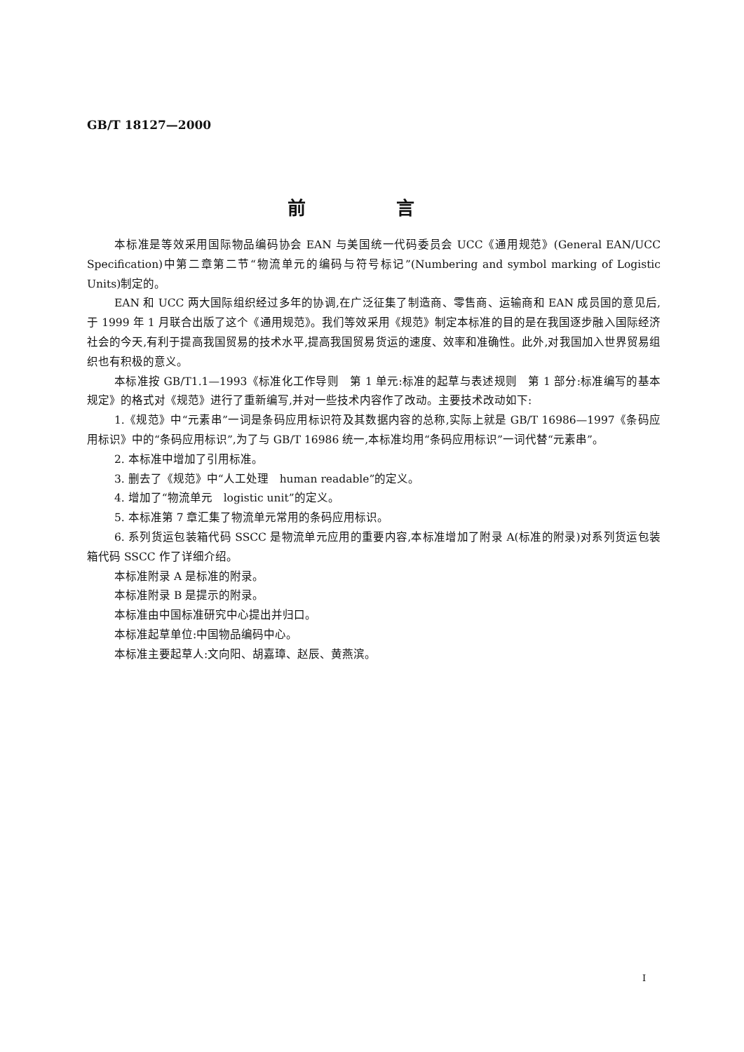GB/T 18127—2000
前 言
本标准是等效采用国际物品编码协会 EAN 与美国统一代码委员会 UCC《通用规范》(General EAN/UCC Specification)中第二章第二节“物流单元的编码与符号标记”(Numbering and symbol marking of Logistic Units)制定的。
EAN 和 UCC 两大国际组织经过多年的协调,在广泛征集了制造商、零售商、运输商和 EAN 成员国的意见后,于 1999 年 1 月联合出版了这个《通用规范》。我们等效采用《规范》制定本标准的目的是在我国逐步融入国际经济社会的今天,有利于提高我国贸易的技术水平,提高我国贸易货运的速度、效率和准确性。此外,对我国加入世界贸易组织也有积极的意义。
本标准按 GB/T1.1—1993《标准化工作导则　第 1 单元:标准的起草与表述规则　第 1 部分:标准编写的基本规定》的格式对《规范》进行了重新编写,并对一些技术内容作了改动。主要技术改动如下:
1.《规范》中“元素串”一词是条码应用标识符及其数据内容的总称,实际上就是 GB/T 16986—1997《条码应用标识》中的“条码应用标识”,为了与 GB/T 16986 统一,本标准均用“条码应用标识”一词代替“元素串”。
2. 本标准中增加了引用标准。
3. 删去了《规范》中“人工处理　human readable”的定义。
4. 增加了“物流单元　logistic unit”的定义。
5. 本标准第 7 章汇集了物流单元常用的条码应用标识。
6. 系列货运包装箱代码 SSCC 是物流单元应用的重要内容,本标准增加了附录 A(标准的附录)对系列货运包装箱代码 SSCC 作了详细介绍。
本标准附录 A 是标准的附录。
本标准附录 B 是提示的附录。
本标准由中国标准研究中心提出并归口。
本标准起草单位:中国物品编码中心。
本标准主要起草人:文向阳、胡嘉璋、赵辰、黄燕滨。
I